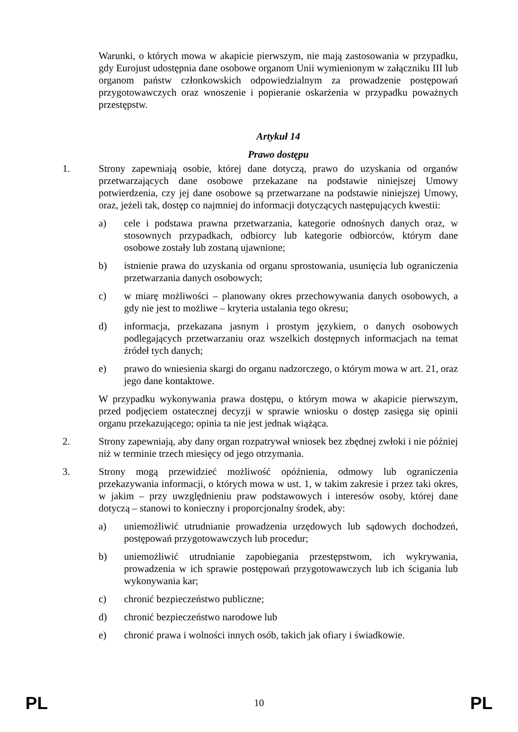Warunki, o których mowa w akapicie pierwszym, nie mają zastosowania w przypadku, gdy Eurojust udostępnia dane osobowe organom Unii wymienionym w załączniku III lub organom państw członkowskich odpowiedzialnym za prowadzenie postępowań przygotowawczych oraz wnoszenie i popieranie oskarżenia w przypadku poważnych przestępstw.
Artykuł 14
Prawo dostępu
1. Strony zapewniają osobie, której dane dotyczą, prawo do uzyskania od organów przetwarzających dane osobowe przekazane na podstawie niniejszej Umowy potwierdzenia, czy jej dane osobowe są przetwarzane na podstawie niniejszej Umowy, oraz, jeżeli tak, dostęp co najmniej do informacji dotyczących następujących kwestii:
a) cele i podstawa prawna przetwarzania, kategorie odnośnych danych oraz, w stosownych przypadkach, odbiorcy lub kategorie odbiorców, którym dane osobowe zostały lub zostaną ujawnione;
b) istnienie prawa do uzyskania od organu sprostowania, usunięcia lub ograniczenia przetwarzania danych osobowych;
c) w miarę możliwości – planowany okres przechowywania danych osobowych, a gdy nie jest to możliwe – kryteria ustalania tego okresu;
d) informacja, przekazana jasnym i prostym językiem, o danych osobowych podlegających przetwarzaniu oraz wszelkich dostępnych informacjach na temat źródeł tych danych;
e) prawo do wniesienia skargi do organu nadzorczego, o którym mowa w art. 21, oraz jego dane kontaktowe.
W przypadku wykonywania prawa dostępu, o którym mowa w akapicie pierwszym, przed podjęciem ostatecznej decyzji w sprawie wniosku o dostęp zasięga się opinii organu przekazującego; opinia ta nie jest jednak wiążąca.
2. Strony zapewniają, aby dany organ rozpatrywał wniosek bez zbędnej zwłoki i nie później niż w terminie trzech miesięcy od jego otrzymania.
3. Strony mogą przewidzieć możliwość opóźnienia, odmowy lub ograniczenia przekazywania informacji, o których mowa w ust. 1, w takim zakresie i przez taki okres, w jakim – przy uwzględnieniu praw podstawowych i interesów osoby, której dane dotyczą – stanowi to konieczny i proporcjonalny środek, aby:
a) uniemożliwić utrudnianie prowadzenia urzędowych lub sądowych dochodzeń, postępowań przygotowawczych lub procedur;
b) uniemożliwić utrudnianie zapobiegania przestępstwom, ich wykrywania, prowadzenia w ich sprawie postępowań przygotowawczych lub ich ścigania lub wykonywania kar;
c) chronić bezpieczeństwo publiczne;
d) chronić bezpieczeństwo narodowe lub
e) chronić prawa i wolności innych osób, takich jak ofiary i świadkowie.
PL 10 PL